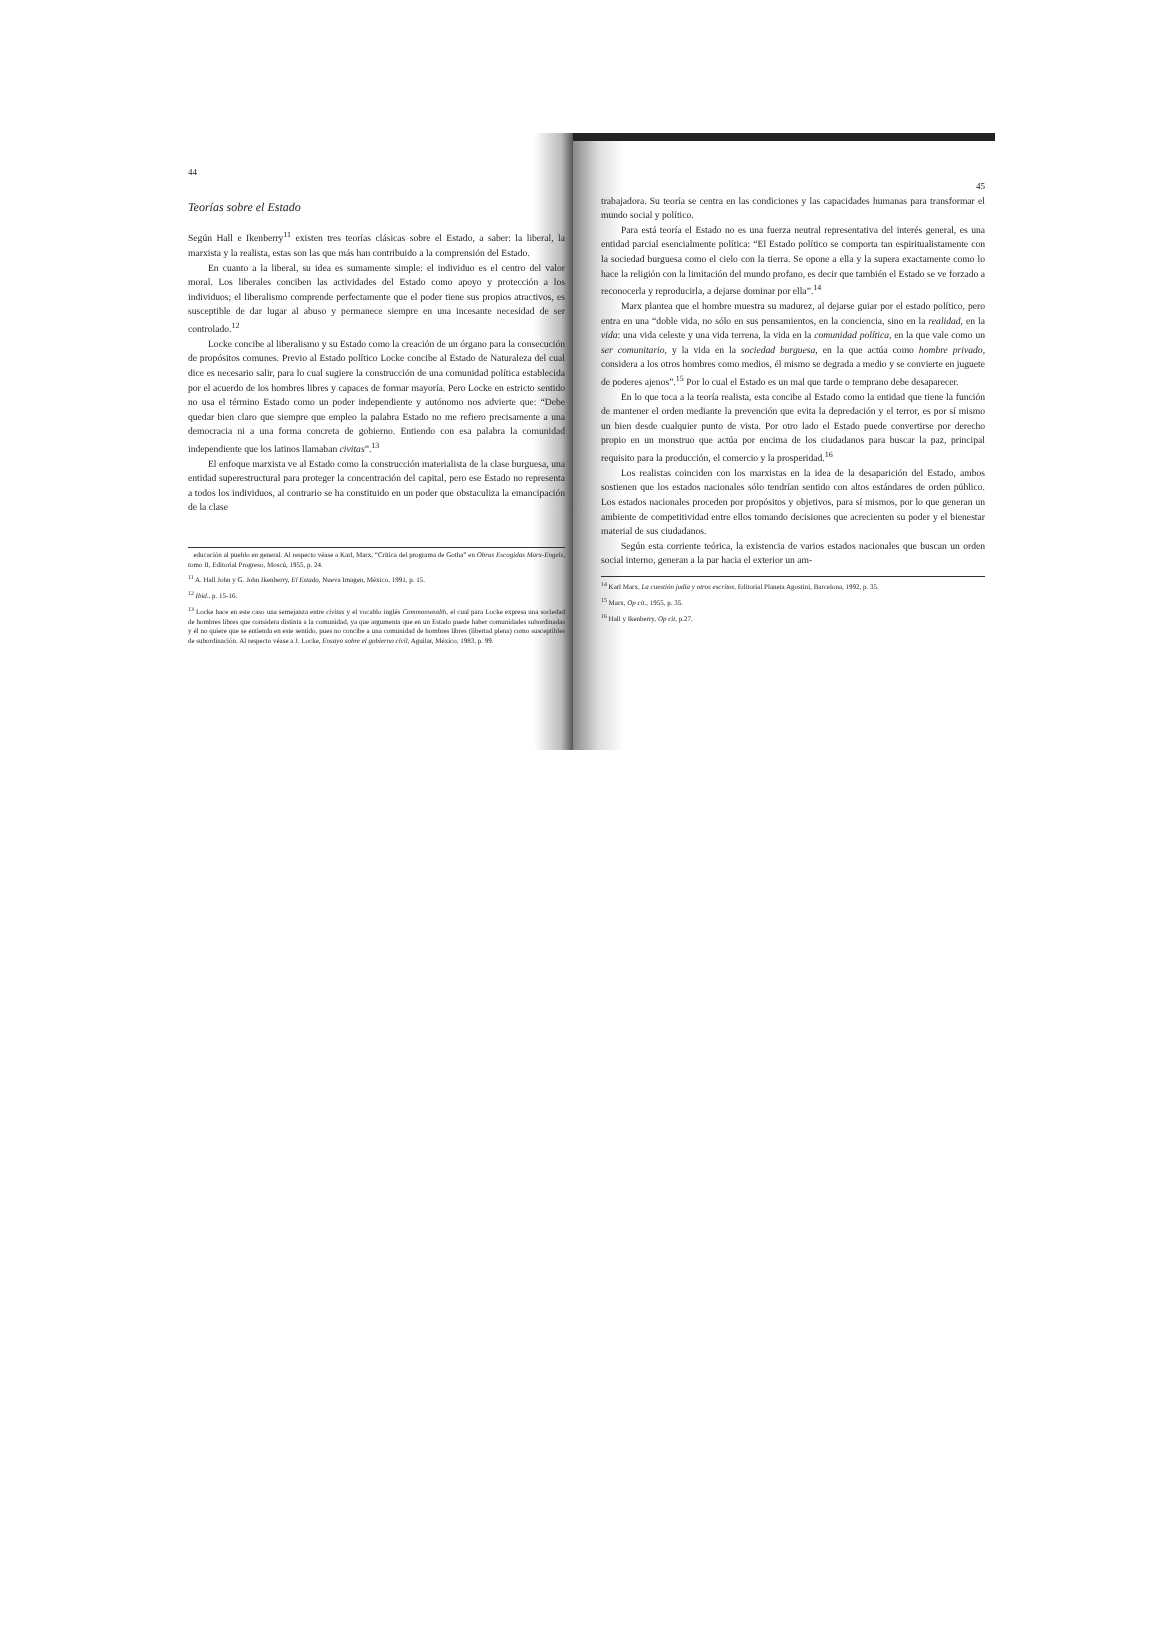44
Teorías sobre el Estado
Según Hall e Ikenberry<sup>11</sup> existen tres teorías clásicas sobre el Estado, a saber: la liberal, la marxista y la realista, estas son las que más han contribuido a la comprensión del Estado.
En cuanto a la liberal, su idea es sumamente simple: el individuo es el centro del valor moral. Los liberales conciben las actividades del Estado como apoyo y protección a los individuos; el liberalismo comprende perfectamente que el poder tiene sus propios atractivos, es susceptible de dar lugar al abuso y permanece siempre en una incesante necesidad de ser controlado.<sup>12</sup>
Locke concibe al liberalismo y su Estado como la creación de un órgano para la consecución de propósitos comunes. Previo al Estado político Locke concibe al Estado de Naturaleza del cual dice es necesario salir, para lo cual sugiere la construcción de una comunidad política establecida por el acuerdo de los hombres libres y capaces de formar mayoría. Pero Locke en estricto sentido no usa el término Estado como un poder independiente y autónomo nos advierte que: “Debe quedar bien claro que siempre que empleo la palabra Estado no me refiero precisamente a una democracia ni a una forma concreta de gobierno. Entiendo con esa palabra la comunidad independiente que los latinos llamaban civitas”.<sup>13</sup>
El enfoque marxista ve al Estado como la construcción materialista de la clase burguesa, una entidad superestructural para proteger la concentración del capital, pero ese Estado no representa a todos los individuos, al contrario se ha constituido en un poder que obstaculiza la emancipación de la clase
educación al pueblo en general. Al respecto véase a Karl, Marx, “Crítica del programa de Gotha” en Obras Escogidas Marx-Engels, tomo II, Editorial Progreso, Moscú, 1955, p. 24.
<sup>11</sup> A. Hall John y G. John Ikenberry, El Estado, Nueva Imagen, México, 1991, p. 15.
<sup>12</sup> Ibid., p. 15-16.
<sup>13</sup> Locke hace en este caso una semejanza entre civitas y el vocablo inglés Commonwealth, el cual para Locke expresa una sociedad de hombres libres que considera distinta a la comunidad, ya que argumenta que en un Estado puede haber comunidades subordinadas y él no quiere que se entienda en este sentido, pues no concibe a una comunidad de hombres libres (libertad plena) como susceptibles de subordinación. Al respecto véase a J. Locke, Ensayo sobre el gobierno civil, Aguilar, México, 1983, p. 99.
45
trabajadora. Su teoría se centra en las condiciones y las capacidades humanas para transformar el mundo social y político.
Para está teoría el Estado no es una fuerza neutral representativa del interés general, es una entidad parcial esencialmente política: “El Estado político se comporta tan espiritualistamente con la sociedad burguesa como el cielo con la tierra. Se opone a ella y la supera exactamente como lo hace la religión con la limitación del mundo profano, es decir que también el Estado se ve forzado a reconocerla y reproducirla, a dejarse dominar por ella”.<sup>14</sup>
Marx plantea que el hombre muestra su madurez, al dejarse guiar por el estado político, pero entra en una “doble vida, no sólo en sus pensamientos, en la conciencia, sino en la realidad, en la vida: una vida celeste y una vida terrena, la vida en la comunidad política, en la que vale como un ser comunitario, y la vida en la sociedad burguesa, en la que actúa como hombre privado, considera a los otros hombres como medios, él mismo se degrada a medio y se convierte en juguete de poderes ajenos”.<sup>15</sup> Por lo cual el Estado es un mal que tarde o temprano debe desaparecer.
En lo que toca a la teoría realista, esta concibe al Estado como la entidad que tiene la función de mantener el orden mediante la prevención que evita la depredación y el terror, es por sí mismo un bien desde cualquier punto de vista. Por otro lado el Estado puede convertirse por derecho propio en un monstruo que actúa por encima de los ciudadanos para buscar la paz, principal requisito para la producción, el comercio y la prosperidad.<sup>16</sup>
Los realistas coinciden con los marxistas en la idea de la desaparición del Estado, ambos sostienen que los estados nacionales sólo tendrían sentido con altos estándares de orden público. Los estados nacionales proceden por propósitos y objetivos, para sí mismos, por lo que generan un ambiente de competitividad entre ellos tomando decisiones que acrecienten su poder y el bienestar material de sus ciudadanos.
Según esta corriente teórica, la existencia de varios estados nacionales que buscan un orden social interno, generan a la par hacia el exterior un am-
<sup>14</sup> Karl Marx, La cuestión judía y otros escritos, Editorial Planeta Agostini, Barcelona, 1992, p. 35.
<sup>15</sup> Marx, Op cit., 1955, p. 35.
<sup>16</sup> Hall y Ikenberry, Op cit, p.27.